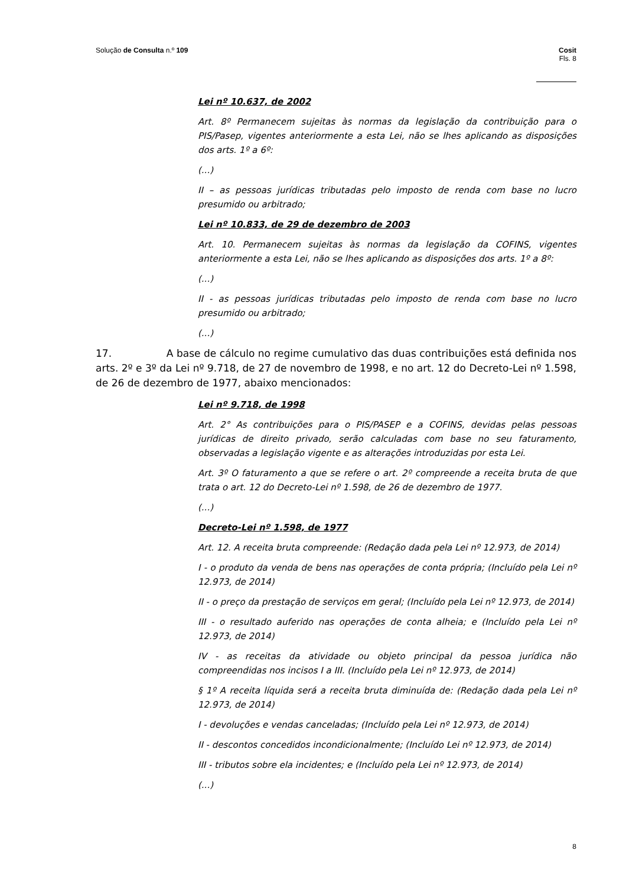Solução de Consulta n.º 109 Cosit
Fls. 8
Lei nº 10.637, de 2002
Art. 8º Permanecem sujeitas às normas da legislação da contribuição para o PIS/Pasep, vigentes anteriormente a esta Lei, não se lhes aplicando as disposições dos arts. 1º a 6º:
(...)
II – as pessoas jurídicas tributadas pelo imposto de renda com base no lucro presumido ou arbitrado;
Lei nº 10.833, de 29 de dezembro de 2003
Art. 10. Permanecem sujeitas às normas da legislação da COFINS, vigentes anteriormente a esta Lei, não se lhes aplicando as disposições dos arts. 1º a 8º:
(...)
II - as pessoas jurídicas tributadas pelo imposto de renda com base no lucro presumido ou arbitrado;
(...)
17. A base de cálculo no regime cumulativo das duas contribuições está definida nos arts. 2º e 3º da Lei nº 9.718, de 27 de novembro de 1998, e no art. 12 do Decreto-Lei nº 1.598, de 26 de dezembro de 1977, abaixo mencionados:
Lei nº 9.718, de 1998
Art. 2° As contribuições para o PIS/PASEP e a COFINS, devidas pelas pessoas jurídicas de direito privado, serão calculadas com base no seu faturamento, observadas a legislação vigente e as alterações introduzidas por esta Lei.
Art. 3º O faturamento a que se refere o art. 2º compreende a receita bruta de que trata o art. 12 do Decreto-Lei nº 1.598, de 26 de dezembro de 1977.
(...)
Decreto-Lei nº 1.598, de 1977
Art. 12. A receita bruta compreende: (Redação dada pela Lei nº 12.973, de 2014)
I - o produto da venda de bens nas operações de conta própria; (Incluído pela Lei nº 12.973, de 2014)
II - o preço da prestação de serviços em geral; (Incluído pela Lei nº 12.973, de 2014)
III - o resultado auferido nas operações de conta alheia; e (Incluído pela Lei nº 12.973, de 2014)
IV - as receitas da atividade ou objeto principal da pessoa jurídica não compreendidas nos incisos I a III. (Incluído pela Lei nº 12.973, de 2014)
§ 1º A receita líquida será a receita bruta diminuída de: (Redação dada pela Lei nº 12.973, de 2014)
I - devoluções e vendas canceladas; (Incluído pela Lei nº 12.973, de 2014)
II - descontos concedidos incondicionalmente; (Incluído Lei nº 12.973, de 2014)
III - tributos sobre ela incidentes; e (Incluído pela Lei nº 12.973, de 2014)
(...)
8